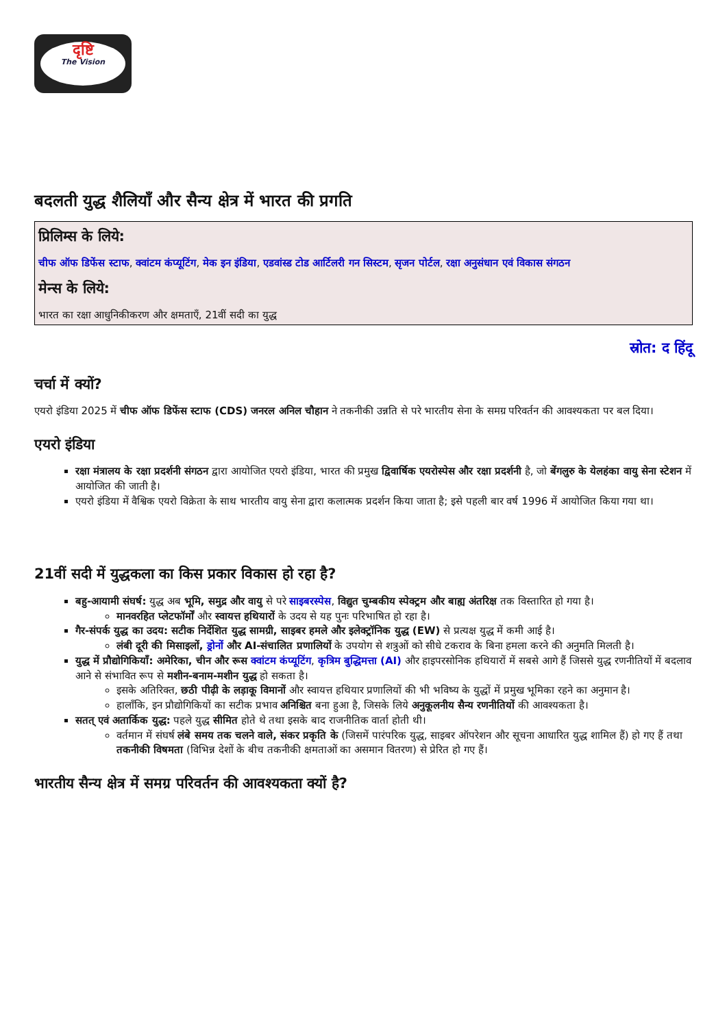दृष्टि
The Vision
बदलती युद्ध शैलियाँ और सैन्य क्षेत्र में भारत की प्रगति
प्रिलिम्स के लिये:
चीफ ऑफ डिफेंस स्टाफ, क्वांटम कंप्यूटिंग, मेक इन इंडिया, एडवांस्ड टोड आर्टिलरी गन सिस्टम, सृजन पोर्टल, रक्षा अनुसंधान एवं विकास संगठन
मेन्स के लिये:
भारत का रक्षा आधुनिकीकरण और क्षमताएँ, 21वीं सदी का युद्ध
स्रोत: द हिंदू
चर्चा में क्यों?
एयरो इंडिया 2025 में चीफ ऑफ डिफेंस स्टाफ (CDS) जनरल अनिल चौहान ने तकनीकी उन्नति से परे भारतीय सेना के समग्र परिवर्तन की आवश्यकता पर बल दिया।
एयरो इंडिया
रक्षा मंत्रालय के रक्षा प्रदर्शनी संगठन द्वारा आयोजित एयरो इंडिया, भारत की प्रमुख द्विवार्षिक एयरोस्पेस और रक्षा प्रदर्शनी है, जो बेंगलुरु के येलहंका वायु सेना स्टेशन में आयोजित की जाती है।
एयरो इंडिया में वैश्विक एयरो विक्रेता के साथ भारतीय वायु सेना द्वारा कलात्मक प्रदर्शन किया जाता है; इसे पहली बार वर्ष 1996 में आयोजित किया गया था।
21वीं सदी में युद्धकला का किस प्रकार विकास हो रहा है?
बहु-आयामी संघर्ष: युद्ध अब भूमि, समुद्र और वायु से परे साइबरस्पेस, विद्युत चुम्बकीय स्पेक्ट्रम और बाह्य अंतरिक्ष तक विस्तारित हो गया है।
मानवरहित प्लेटफॉर्मों और स्वायत्त हथियारों के उदय से यह पुनः परिभाषित हो रहा है।
गैर-संपर्क युद्ध का उदय: सटीक निर्देशित युद्ध सामग्री, साइबर हमले और इलेक्ट्रॉनिक युद्ध (EW) से प्रत्यक्ष युद्ध में कमी आई है।
लंबी दूरी की मिसाइलों, ड्रोनों और AI-संचालित प्रणालियों के उपयोग से शत्रुओं को सीधे टकराव के बिना हमला करने की अनुमति मिलती है।
युद्ध में प्रौद्योगिकियाँ: अमेरिका, चीन और रूस क्वांटम कंप्यूटिंग, कृत्रिम बुद्धिमत्ता (AI) और हाइपरसोनिक हथियारों में सबसे आगे हैं जिससे युद्ध रणनीतियों में बदलाव आने से संभावित रूप से मशीन-बनाम-मशीन युद्ध हो सकता है।
इसके अतिरिक्त, छठी पीढ़ी के लड़ाकू विमानों और स्वायत्त हथियार प्रणालियों की भी भविष्य के युद्धों में प्रमुख भूमिका रहने का अनुमान है।
हालाँकि, इन प्रौद्योगिकियों का सटीक प्रभाव अनिश्चित बना हुआ है, जिसके लिये अनुकूलनीय सैन्य रणनीतियों की आवश्यकता है।
सतत् एवं अतार्किक युद्ध: पहले युद्ध सीमित होते थे तथा इसके बाद राजनीतिक वार्ता होती थी।
वर्तमान में संघर्ष लंबे समय तक चलने वाले, संकर प्रकृति के (जिसमें पारंपरिक युद्ध, साइबर ऑपरेशन और सूचना आधारित युद्ध शामिल हैं) हो गए हैं तथा तकनीकी विषमता (विभिन्न देशों के बीच तकनीकी क्षमताओं का असमान वितरण) से प्रेरित हो गए हैं।
भारतीय सैन्य क्षेत्र में समग्र परिवर्तन की आवश्यकता क्यों है?